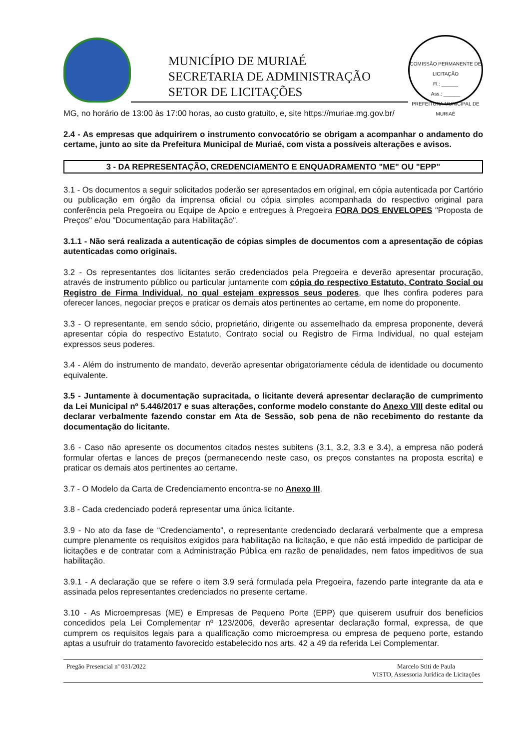MUNICÍPIO DE MURIAÉ
SECRETARIA DE ADMINISTRAÇÃO
SETOR DE LICITAÇÕES
COMISSÃO PERMANENTE DE LICITAÇÃO
Fl.: ______
Ass.: ______
PREFEITURA MUNICIPAL DE MURIAÉ
MG, no horário de 13:00 às 17:00 horas, ao custo gratuito, e, site https://muriae.mg.gov.br/
2.4 - As empresas que adquirirem o instrumento convocatório se obrigam a acompanhar o andamento do certame, junto ao site da Prefeitura Municipal de Muriaé, com vista a possíveis alterações e avisos.
3 - DA REPRESENTAÇÃO, CREDENCIAMENTO E ENQUADRAMENTO "ME" OU "EPP"
3.1 - Os documentos a seguir solicitados poderão ser apresentados em original, em cópia autenticada por Cartório ou publicação em órgão da imprensa oficial ou cópia simples acompanhada do respectivo original para conferência pela Pregoeira ou Equipe de Apoio e entregues à Pregoeira FORA DOS ENVELOPES "Proposta de Preços" e/ou "Documentação para Habilitação".
3.1.1 - Não será realizada a autenticação de cópias simples de documentos com a apresentação de cópias autenticadas como originais.
3.2 - Os representantes dos licitantes serão credenciados pela Pregoeira e deverão apresentar procuração, através de instrumento público ou particular juntamente com cópia do respectivo Estatuto, Contrato Social ou Registro de Firma Individual, no qual estejam expressos seus poderes, que lhes confira poderes para oferecer lances, negociar preços e praticar os demais atos pertinentes ao certame, em nome do proponente.
3.3 - O representante, em sendo sócio, proprietário, dirigente ou assemelhado da empresa proponente, deverá apresentar cópia do respectivo Estatuto, Contrato social ou Registro de Firma Individual, no qual estejam expressos seus poderes.
3.4 - Além do instrumento de mandato, deverão apresentar obrigatoriamente cédula de identidade ou documento equivalente.
3.5 - Juntamente à documentação supracitada, o licitante deverá apresentar declaração de cumprimento da Lei Municipal nº 5.446/2017 e suas alterações, conforme modelo constante do Anexo VIII deste edital ou declarar verbalmente fazendo constar em Ata de Sessão, sob pena de não recebimento do restante da documentação do licitante.
3.6 - Caso não apresente os documentos citados nestes subitens (3.1, 3.2, 3.3 e 3.4), a empresa não poderá formular ofertas e lances de preços (permanecendo neste caso, os preços constantes na proposta escrita) e praticar os demais atos pertinentes ao certame.
3.7 - O Modelo da Carta de Credenciamento encontra-se no Anexo III.
3.8 - Cada credenciado poderá representar uma única licitante.
3.9 - No ato da fase de “Credenciamento”, o representante credenciado declarará verbalmente que a empresa cumpre plenamente os requisitos exigidos para habilitação na licitação, e que não está impedido de participar de licitações e de contratar com a Administração Pública em razão de penalidades, nem fatos impeditivos de sua habilitação.
3.9.1 - A declaração que se refere o item 3.9 será formulada pela Pregoeira, fazendo parte integrante da ata e assinada pelos representantes credenciados no presente certame.
3.10 - As Microempresas (ME) e Empresas de Pequeno Porte (EPP) que quiserem usufruir dos benefícios concedidos pela Lei Complementar nº 123/2006, deverão apresentar declaração formal, expressa, de que cumprem os requisitos legais para a qualificação como microempresa ou empresa de pequeno porte, estando aptas a usufruir do tratamento favorecido estabelecido nos arts. 42 a 49 da referida Lei Complementar.
Pregão Presencial nº 031/2022 Marcelo Stiti de Paula
VISTO, Assessoria Jurídica de Licitações